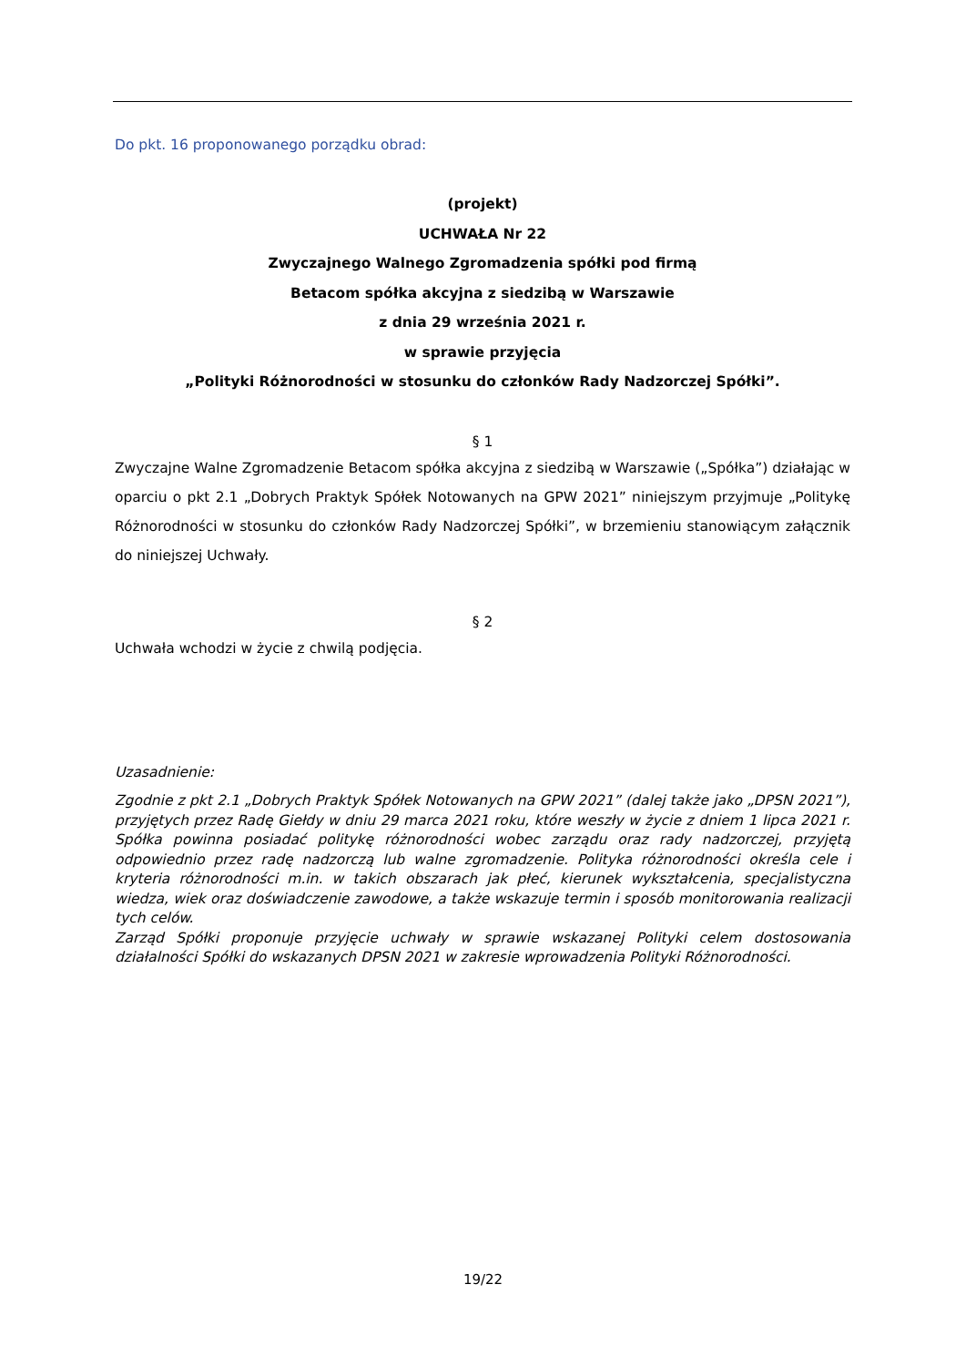Do pkt. 16 proponowanego porządku obrad:
(projekt)
UCHWAŁA Nr 22
Zwyczajnego Walnego Zgromadzenia spółki pod firmą
Betacom spółka akcyjna z siedzibą w Warszawie
z dnia 29 września 2021 r.
w sprawie przyjęcia
„Polityki Różnorodności w stosunku do członków Rady Nadzorczej Spółki”.
§ 1
Zwyczajne Walne Zgromadzenie Betacom spółka akcyjna z siedzibą w Warszawie („Spółka”) działając w oparciu o pkt 2.1 „Dobrych Praktyk Spółek Notowanych na GPW 2021” niniejszym przyjmuje „Politykę Różnorodności w stosunku do członków Rady Nadzorczej Spółki”, w brzemieniu stanowiącym załącznik do niniejszej Uchwały.
§ 2
Uchwała wchodzi w życie z chwilą podjęcia.
Uzasadnienie:
Zgodnie z pkt 2.1 „Dobrych Praktyk Spółek Notowanych na GPW 2021” (dalej także jako „DPSN 2021”), przyjętych przez Radę Giełdy w dniu 29 marca 2021 roku, które weszły w życie z dniem 1 lipca 2021 r. Spółka powinna posiadać politykę różnorodności wobec zarządu oraz rady nadzorczej, przyjętą odpowiednio przez radę nadzorczą lub walne zgromadzenie. Polityka różnorodności określa cele i kryteria różnorodności m.in. w takich obszarach jak płeć, kierunek wykształcenia, specjalistyczna wiedza, wiek oraz doświadczenie zawodowe, a także wskazuje termin i sposób monitorowania realizacji tych celów.
Zarząd Spółki proponuje przyjęcie uchwały w sprawie wskazanej Polityki celem dostosowania działalności Spółki do wskazanych DPSN 2021 w zakresie wprowadzenia Polityki Różnorodności.
19/22